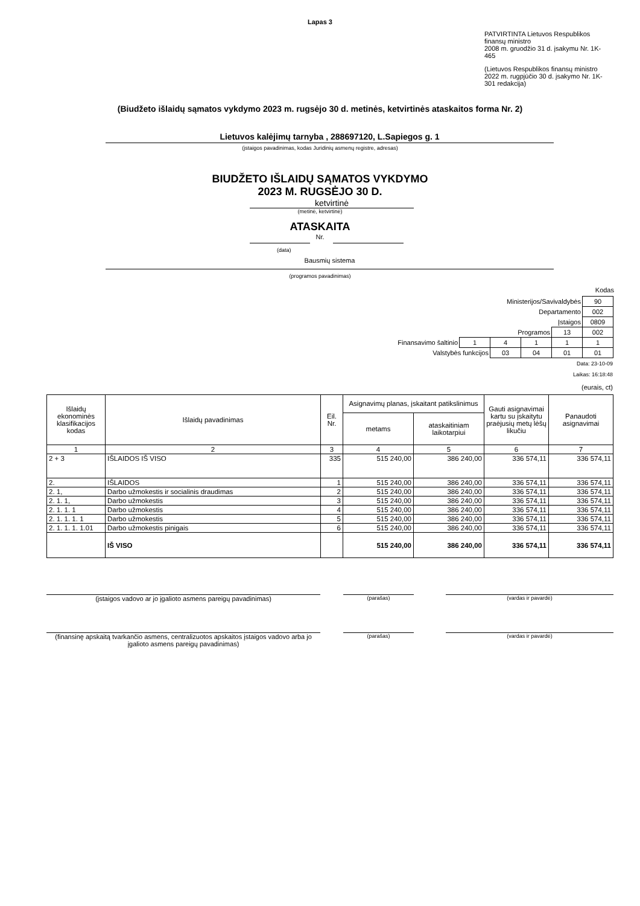Lapas 3
PATVIRTINTA Lietuvos Respublikos finansų ministro
2008 m. gruodžio 31 d. įsakymu Nr. 1K-465
(Lietuvos Respublikos finansų ministro
2022 m. rugpjūčio 30 d. įsakymo Nr. 1K-301 redakcija)
(Biudžeto išlaidų sąmatos vykdymo 2023 m. rugsėjo 30 d. metinės, ketvirtinės ataskaitos forma Nr. 2)
Lietuvos kalėjimų tarnyba , 288697120, L.Sapiegos g. 1
(įstaigos pavadinimas, kodas Juridinių asmenų registre, adresas)
BIUDŽETO IŠLAIDŲ SĄMATOS VYKDYMO
2023 M. RUGSĖJO 30 D.
ketvirtinė
(metinė, ketvirtinė)
ATASKAITA
Nr.
(data)
Bausmių sistema
(programos pavadinimas)
Kodas
| Ministerijos/Savivaldybės | | | | | 90 |
| Departamento | | | | | 002 |
| Įstaigos | | | | | 0809 |
| Programos | | | | 13 | 002 |
| Finansavimo šaltinio | 1 | 4 | 1 | 1 | 1 |
| Valstybės funkcijos | | 03 | 04 | 01 | 01 |
Data: 23-10-09
Laikas: 16:18:48
(eurais, ct)
| Išlaidų ekonominės klasifikacijos kodas | Išlaidų pavadinimas | Eil. Nr. | Asignavimų planas, įskaitant patikslinimus | | Gauti asignavimai kartu su įskaitytu praėjusių metų lėšų likučiu | Panaudoti asignavimai |
| --- | --- | --- | --- | --- | --- | --- |
| | | | metams | ataskaitiniam laikotarpiui | | |
| 1 | 2 | 3 | 4 | 5 | 6 | 7 |
| 2 + 3 | IŠLAIDOS IŠ VISO | 335 | 515 240,00 | 386 240,00 | 336 574,11 | 336 574,11 |
| 2. | IŠLAIDOS | 1 | 515 240,00 | 386 240,00 | 336 574,11 | 336 574,11 |
| 2. 1, | Darbo užmokestis ir socialinis draudimas | 2 | 515 240,00 | 386 240,00 | 336 574,11 | 336 574,11 |
| 2. 1. 1, | Darbo užmokestis | 3 | 515 240,00 | 386 240,00 | 336 574,11 | 336 574,11 |
| 2. 1. 1. 1 | Darbo užmokestis | 4 | 515 240,00 | 386 240,00 | 336 574,11 | 336 574,11 |
| 2. 1. 1. 1. 1 | Darbo užmokestis | 5 | 515 240,00 | 386 240,00 | 336 574,11 | 336 574,11 |
| 2. 1. 1. 1. 1.01 | Darbo užmokestis pinigais | 6 | 515 240,00 | 386 240,00 | 336 574,11 | 336 574,11 |
| | IŠ VISO | | 515 240,00 | 386 240,00 | 336 574,11 | 336 574,11 |
(įstaigos vadovo ar jo įgalioto asmens pareigų pavadinimas)
(parašas) (vardas ir pavardė)
(finansinę apskaitą tvarkančio asmens, centralizuotos apskaitos įstaigos vadovo arba jo įgalioto asmens pareigų pavadinimas)
(parašas) (vardas ir pavardė)